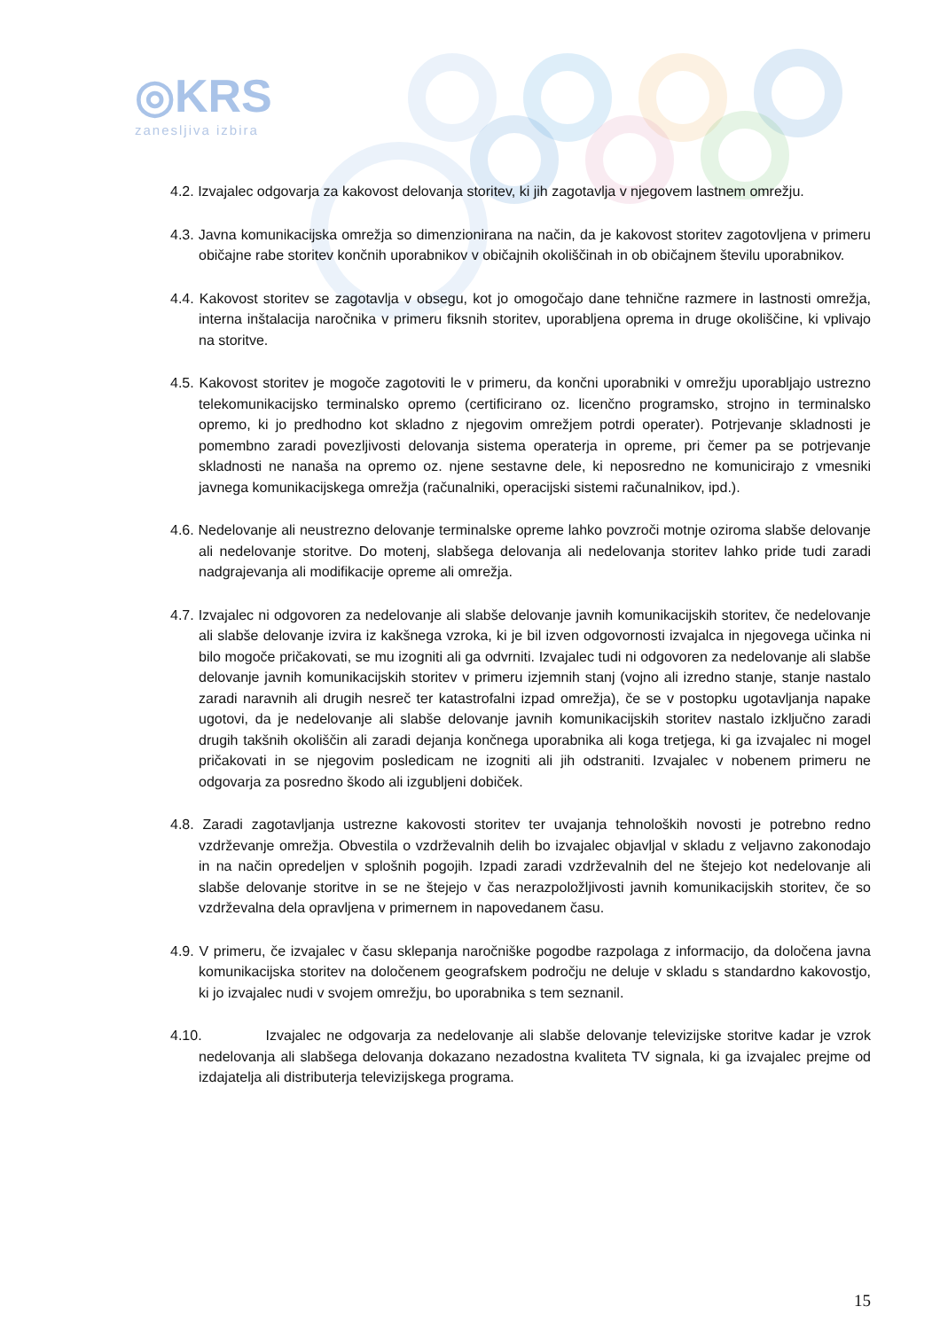◎KRS
zanesljiva izbira
4.2. Izvajalec odgovarja za kakovost delovanja storitev, ki jih zagotavlja v njegovem lastnem omrežju.
4.3. Javna komunikacijska omrežja so dimenzionirana na način, da je kakovost storitev zagotovljena v primeru običajne rabe storitev končnih uporabnikov v običajnih okoliščinah in ob običajnem številu uporabnikov.
4.4. Kakovost storitev se zagotavlja v obsegu, kot jo omogočajo dane tehnične razmere in lastnosti omrežja, interna inštalacija naročnika v primeru fiksnih storitev, uporabljena oprema in druge okoliščine, ki vplivajo na storitve.
4.5. Kakovost storitev je mogoče zagotoviti le v primeru, da končni uporabniki v omrežju uporabljajo ustrezno telekomunikacijsko terminalsko opremo (certificirano oz. licenčno programsko, strojno in terminalsko opremo, ki jo predhodno kot skladno z njegovim omrežjem potrdi operater). Potrjevanje skladnosti je pomembno zaradi povezljivosti delovanja sistema operaterja in opreme, pri čemer pa se potrjevanje skladnosti ne nanaša na opremo oz. njene sestavne dele, ki neposredno ne komunicirajo z vmesniki javnega komunikacijskega omrežja (računalniki, operacijski sistemi računalnikov, ipd.).
4.6. Nedelovanje ali neustrezno delovanje terminalske opreme lahko povzroči motnje oziroma slabše delovanje ali nedelovanje storitve. Do motenj, slabšega delovanja ali nedelovanja storitev lahko pride tudi zaradi nadgrajevanja ali modifikacije opreme ali omrežja.
4.7. Izvajalec ni odgovoren za nedelovanje ali slabše delovanje javnih komunikacijskih storitev, če nedelovanje ali slabše delovanje izvira iz kakšnega vzroka, ki je bil izven odgovornosti izvajalca in njegovega učinka ni bilo mogoče pričakovati, se mu izogniti ali ga odvrniti. Izvajalec tudi ni odgovoren za nedelovanje ali slabše delovanje javnih komunikacijskih storitev v primeru izjemnih stanj (vojno ali izredno stanje, stanje nastalo zaradi naravnih ali drugih nesreč ter katastrofalni izpad omrežja), če se v postopku ugotavljanja napake ugotovi, da je nedelovanje ali slabše delovanje javnih komunikacijskih storitev nastalo izključno zaradi drugih takšnih okoliščin ali zaradi dejanja končnega uporabnika ali koga tretjega, ki ga izvajalec ni mogel pričakovati in se njegovim posledicam ne izogniti ali jih odstraniti. Izvajalec v nobenem primeru ne odgovarja za posredno škodo ali izgubljeni dobiček.
4.8. Zaradi zagotavljanja ustrezne kakovosti storitev ter uvajanja tehnoloških novosti je potrebno redno vzdrževanje omrežja. Obvestila o vzdrževalnih delih bo izvajalec objavljal v skladu z veljavno zakonodajo in na način opredeljen v splošnih pogojih. Izpadi zaradi vzdrževalnih del ne štejejo kot nedelovanje ali slabše delovanje storitve in se ne štejejo v čas nerazpoložljivosti javnih komunikacijskih storitev, če so vzdrževalna dela opravljena v primernem in napovedanem času.
4.9. V primeru, če izvajalec v času sklepanja naročniške pogodbe razpolaga z informacijo, da določena javna komunikacijska storitev na določenem geografskem področju ne deluje v skladu s standardno kakovostjo, ki jo izvajalec nudi v svojem omrežju, bo uporabnika s tem seznanil.
4.10. Izvajalec ne odgovarja za nedelovanje ali slabše delovanje televizijske storitve kadar je vzrok nedelovanja ali slabšega delovanja dokazano nezadostna kvaliteta TV signala, ki ga izvajalec prejme od izdajatelja ali distributerja televizijskega programa.
15